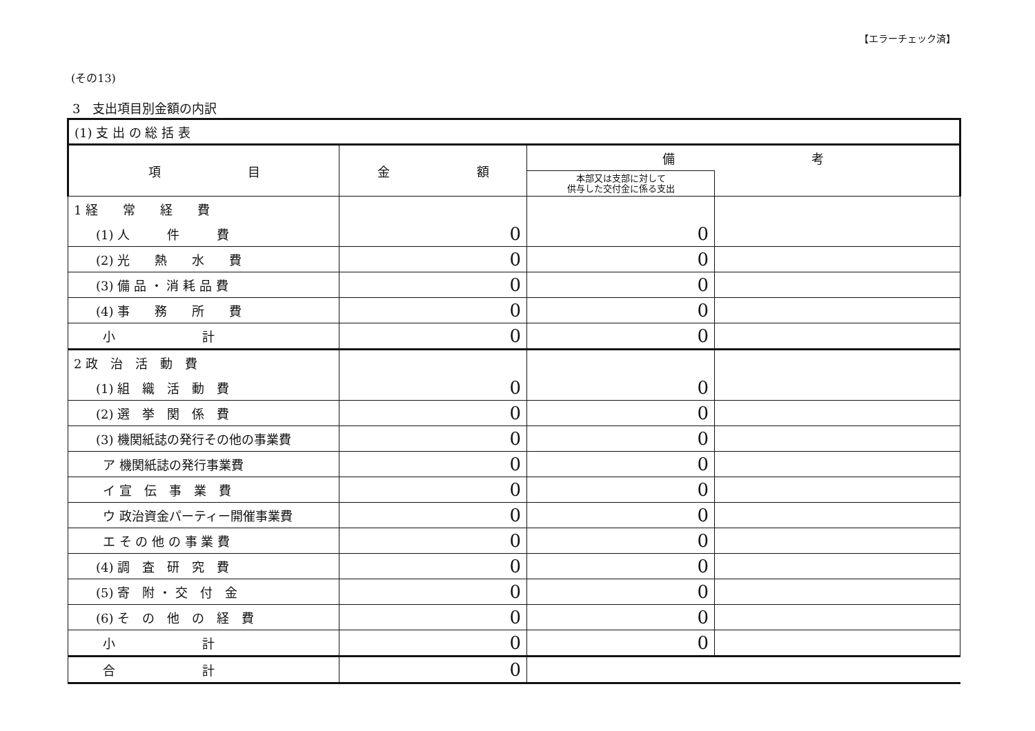【エラーチェック済】
(その13)
3　支出項目別金額の内訳
| (1) 支 出 の 総 括 表 | | | |
| 項 目 | 金 額 | 備 考 | |
| | | 本部又は支部に対して 供与した交付金に係る支出 | |
| 1 経 常 経 費 | | | |
| (1) 人 件 費 | 0 | 0 | |
| (2) 光 熱 水 費 | 0 | 0 | |
| (3) 備 品 ・ 消 耗 品 費 | 0 | 0 | |
| (4) 事 務 所 費 | 0 | 0 | |
| 小 計 | 0 | 0 | |
| 2 政 治 活 動 費 | | | |
| (1) 組 織 活 動 費 | 0 | 0 | |
| (2) 選 挙 関 係 費 | 0 | 0 | |
| (3) 機関紙誌の発行その他の事業費 | 0 | 0 | |
| ア 機関紙誌の発行事業費 | 0 | 0 | |
| イ 宣 伝 事 業 費 | 0 | 0 | |
| ウ 政治資金パーティー開催事業費 | 0 | 0 | |
| エ そ の 他 の 事 業 費 | 0 | 0 | |
| (4) 調 査 研 究 費 | 0 | 0 | |
| (5) 寄 附 ・ 交 付 金 | 0 | 0 | |
| (6) そ の 他 の 経 費 | 0 | 0 | |
| 小 計 | 0 | 0 | |
| 合 計 | 0 | | |